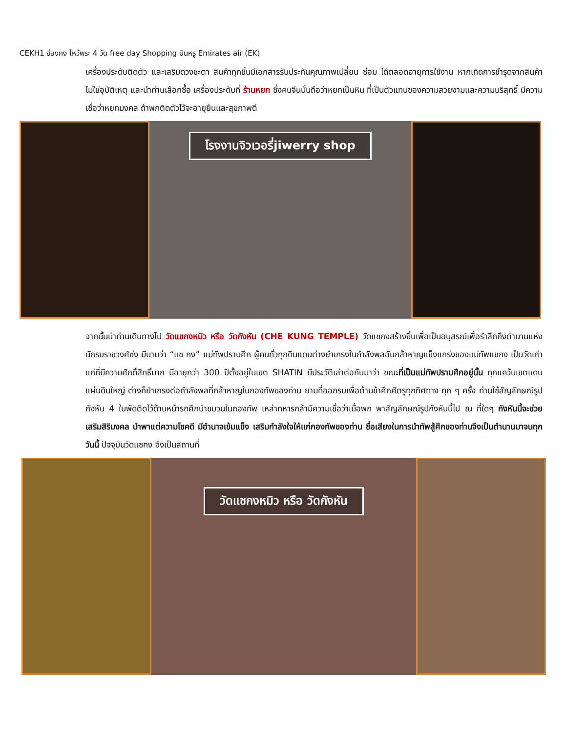CEKH1 ฮ่องกง ไหว้พระ 4 วัด free day Shopping บินหรู Emirates air (EK)
เครื่องประดับติดตัว และเสริมดวงชะตา สินค้าทุกชิ้นมีเอกสารรับประกันคุณภาพเปลี่ยน ซ่อม ได้ตลอดอายุการใช้งาน หากเกิดการชำรุดจากสินค้าไม่ใช่อุบัติเหตุ และนำท่านเลือกซื้อ เครื่องประดับที่ ร้านหยก ซึ่งคนจีนนั้นถือว่าหยกเป็นหิน ที่เป็นตัวแทนของความสวยงามและความบริสุทธิ์ มีความเชื่อว่าหยกมงคล ถ้าพกติดตัวไว้จะอายุยืนและสุขภาพดี
โรงงานจิวเวอรี่jiwerry shop
จากนั้นนำท่านเดินทางไป วัดแชกงหมิว หรือ วัดกังหัน (CHE KUNG TEMPLE) วัดแชกงสร้างขึ้นเพื่อเป็นอนุสรณ์เพื่อรำลึกถึงตำนานแห่งนักรบราชวงศ์ซ่ง มีนามว่า “แช กง” แม่ทัพปราบศึก ผู้คนทั่วทุกดินแดนต่างยำเกรงในกำลังพลอันกล้าหาญแข็งแกร่งของแม่ทัพแชกง เป็นวัดเก่าแก่ที่มีความศักดิ์สิทธิ์มาก มีอายุกว่า 300 ปีตั้งอยู่ในเขต SHATIN มีประวัติเล่าต่อกันมาว่า ขณะที่เป็นแม่ทัพปราบศึกอยู่นั้น ทุกแคว้นเขตแดนแผ่นดินใหญ่ ต่างก็ยำเกรงต่อกำลังพลที่กล้าหาญในกองทัพของท่าน ยามที่ออกรบเพื่อต้านข้าศึกศัตรูทุกทิศทาง ทุก ๆ ครั้ง ท่านใช้สัญลักษณ์รูปกังหัน 4 ใบพัดติดไว้ด้านหน้ารถศึกนำขบวนในกองทัพ เหล่าทหารกล้ามีความเชื่อว่าเมื่อพก พาสัญลักษณ์รูปกังหันนี้ไป ณ ที่ใดๆ กังหันนี้จะช่วยเสริมสิริมงคล นำพาแต่ความโชคดี มีอำนาจเข้มแข็ง เสริมกำลังใจให้แก่กองทัพของท่าน ชื่อเสียงในการนำทัพสู้ศึกของท่านจึงเป็นตำนานมาจนทุกวันนี้ ปัจจุบันวัดแชกง จึงเป็นสถานที่
วัดแชกงหมิว หรือ วัดกังหัน